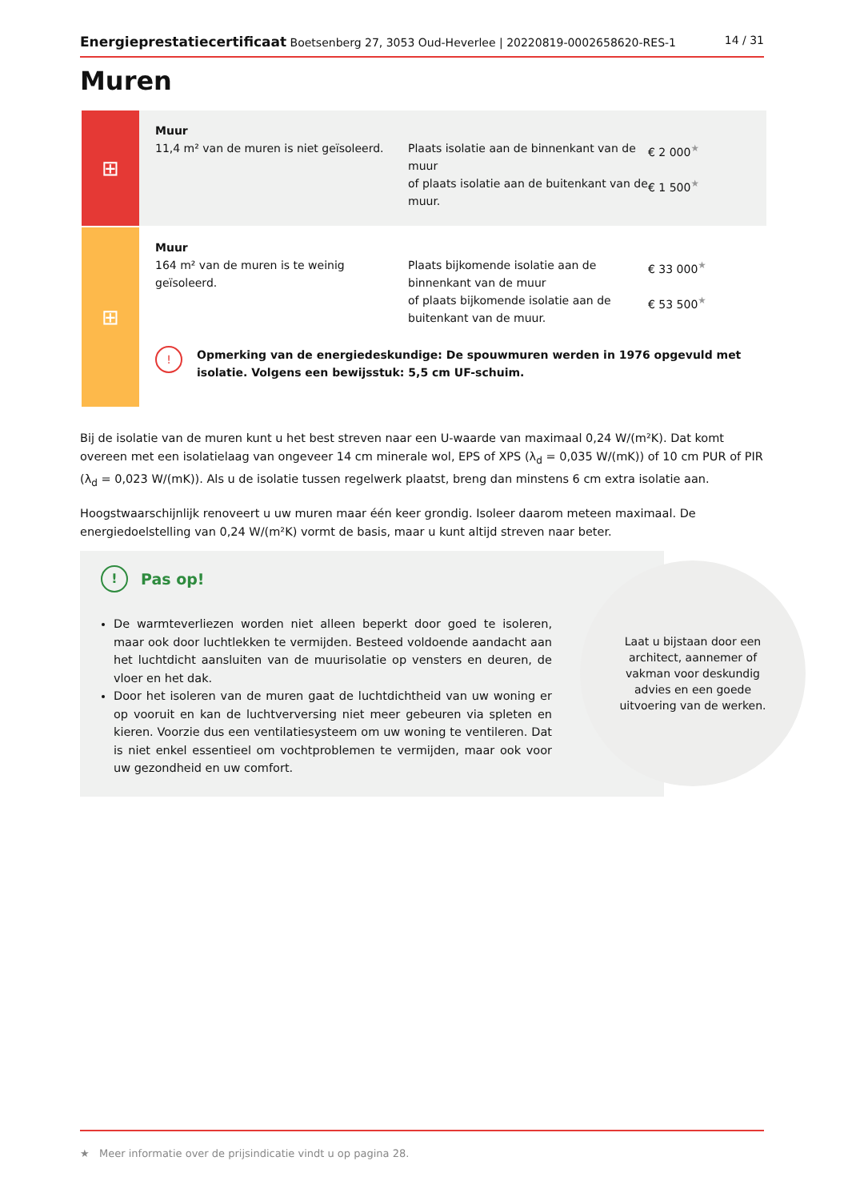Energieprestatiecertificaat Boetsenberg 27, 3053 Oud-Heverlee | 20220819-0002658620-RES-1 14 / 31
Muren
⊞
Muur
11,4 m² van de muren is niet geïsoleerd.
Plaats isolatie aan de binnenkant van de muur
€ 2 000<sup>★</sup>
of plaats isolatie aan de buitenkant van de muur.
€ 1 500<sup>★</sup>
⊞
Muur
164 m² van de muren is te weinig geïsoleerd.
Plaats bijkomende isolatie aan de binnenkant van de muur
€ 33 000<sup>★</sup>
of plaats bijkomende isolatie aan de buitenkant van de muur.
€ 53 500<sup>★</sup>
! Opmerking van de energiedeskundige: De spouwmuren werden in 1976 opgevuld met isolatie. Volgens een bewijsstuk: 5,5 cm UF-schuim.
Bij de isolatie van de muren kunt u het best streven naar een U-waarde van maximaal 0,24 W/(m²K). Dat komt overeen met een isolatielaag van ongeveer 14 cm minerale wol, EPS of XPS (λ<sub>d</sub> = 0,035 W/(mK)) of 10 cm PUR of PIR (λ<sub>d</sub> = 0,023 W/(mK)). Als u de isolatie tussen regelwerk plaatst, breng dan minstens 6 cm extra isolatie aan.
Hoogstwaarschijnlijk renoveert u uw muren maar één keer grondig. Isoleer daarom meteen maximaal. De energiedoelstelling van 0,24 W/(m²K) vormt de basis, maar u kunt altijd streven naar beter.
! Pas op!
De warmteverliezen worden niet alleen beperkt door goed te isoleren, maar ook door luchtlekken te vermijden. Besteed voldoende aandacht aan het luchtdicht aansluiten van de muurisolatie op vensters en deuren, de vloer en het dak.
Door het isoleren van de muren gaat de luchtdichtheid van uw woning er op vooruit en kan de luchtverversing niet meer gebeuren via spleten en kieren. Voorzie dus een ventilatiesysteem om uw woning te ventileren. Dat is niet enkel essentieel om vochtproblemen te vermijden, maar ook voor uw gezondheid en uw comfort.
Laat u bijstaan door een architect, aannemer of vakman voor deskundig advies en een goede uitvoering van de werken.
★ Meer informatie over de prijsindicatie vindt u op pagina 28.